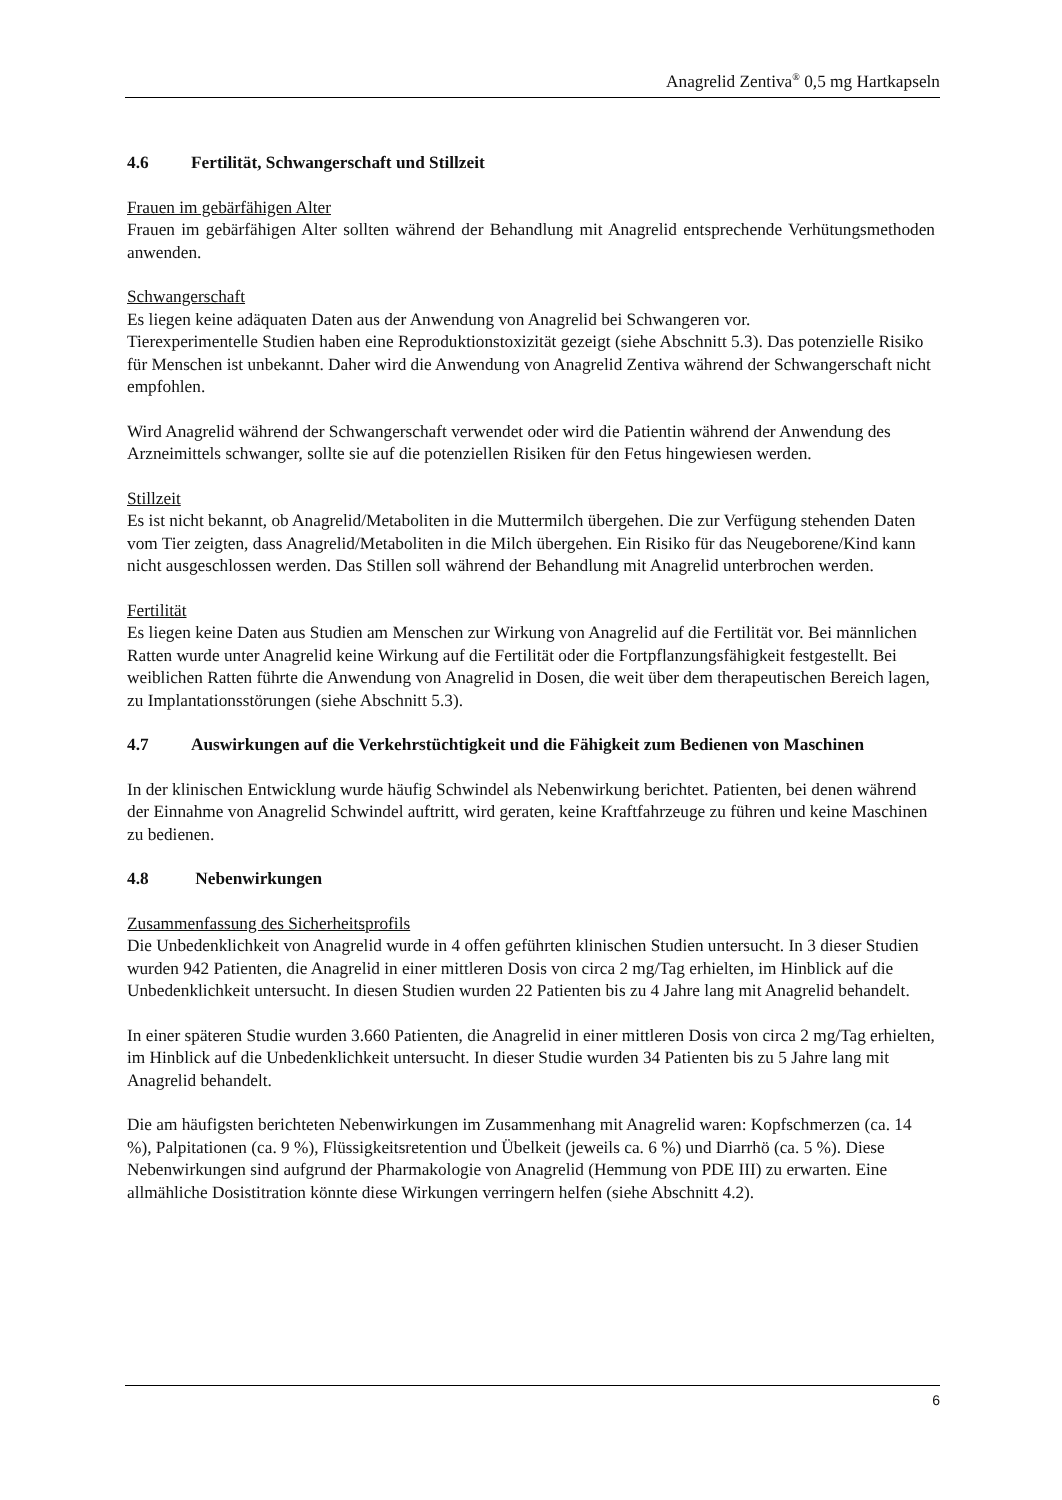Anagrelid Zentiva<sup>®</sup> 0,5 mg Hartkapseln
4.6 Fertilität, Schwangerschaft und Stillzeit
Frauen im gebärfähigen Alter
Frauen im gebärfähigen Alter sollten während der Behandlung mit Anagrelid entsprechende Verhütungsmethoden anwenden.
Schwangerschaft
Es liegen keine adäquaten Daten aus der Anwendung von Anagrelid bei Schwangeren vor.
Tierexperimentelle Studien haben eine Reproduktionstoxizität gezeigt (siehe Abschnitt 5.3). Das potenzielle Risiko für Menschen ist unbekannt. Daher wird die Anwendung von Anagrelid Zentiva während der Schwangerschaft nicht empfohlen.
Wird Anagrelid während der Schwangerschaft verwendet oder wird die Patientin während der Anwendung des Arzneimittels schwanger, sollte sie auf die potenziellen Risiken für den Fetus hingewiesen werden.
Stillzeit
Es ist nicht bekannt, ob Anagrelid/Metaboliten in die Muttermilch übergehen. Die zur Verfügung stehenden Daten vom Tier zeigten, dass Anagrelid/Metaboliten in die Milch übergehen. Ein Risiko für das Neugeborene/Kind kann nicht ausgeschlossen werden. Das Stillen soll während der Behandlung mit Anagrelid unterbrochen werden.
Fertilität
Es liegen keine Daten aus Studien am Menschen zur Wirkung von Anagrelid auf die Fertilität vor. Bei männlichen Ratten wurde unter Anagrelid keine Wirkung auf die Fertilität oder die Fortpflanzungsfähigkeit festgestellt. Bei weiblichen Ratten führte die Anwendung von Anagrelid in Dosen, die weit über dem therapeutischen Bereich lagen, zu Implantationsstörungen (siehe Abschnitt 5.3).
4.7 Auswirkungen auf die Verkehrstüchtigkeit und die Fähigkeit zum Bedienen von Maschinen
In der klinischen Entwicklung wurde häufig Schwindel als Nebenwirkung berichtet. Patienten, bei denen während der Einnahme von Anagrelid Schwindel auftritt, wird geraten, keine Kraftfahrzeuge zu führen und keine Maschinen zu bedienen.
4.8 Nebenwirkungen
Zusammenfassung des Sicherheitsprofils
Die Unbedenklichkeit von Anagrelid wurde in 4 offen geführten klinischen Studien untersucht. In 3 dieser Studien wurden 942 Patienten, die Anagrelid in einer mittleren Dosis von circa 2 mg/Tag erhielten, im Hinblick auf die Unbedenklichkeit untersucht. In diesen Studien wurden 22 Patienten bis zu 4 Jahre lang mit Anagrelid behandelt.
In einer späteren Studie wurden 3.660 Patienten, die Anagrelid in einer mittleren Dosis von circa 2 mg/Tag erhielten, im Hinblick auf die Unbedenklichkeit untersucht. In dieser Studie wurden 34 Patienten bis zu 5 Jahre lang mit Anagrelid behandelt.
Die am häufigsten berichteten Nebenwirkungen im Zusammenhang mit Anagrelid waren: Kopfschmerzen (ca. 14 %), Palpitationen (ca. 9 %), Flüssigkeitsretention und Übelkeit (jeweils ca. 6 %) und Diarrhö (ca. 5 %). Diese Nebenwirkungen sind aufgrund der Pharmakologie von Anagrelid (Hemmung von PDE III) zu erwarten. Eine allmähliche Dosistitration könnte diese Wirkungen verringern helfen (siehe Abschnitt 4.2).
6